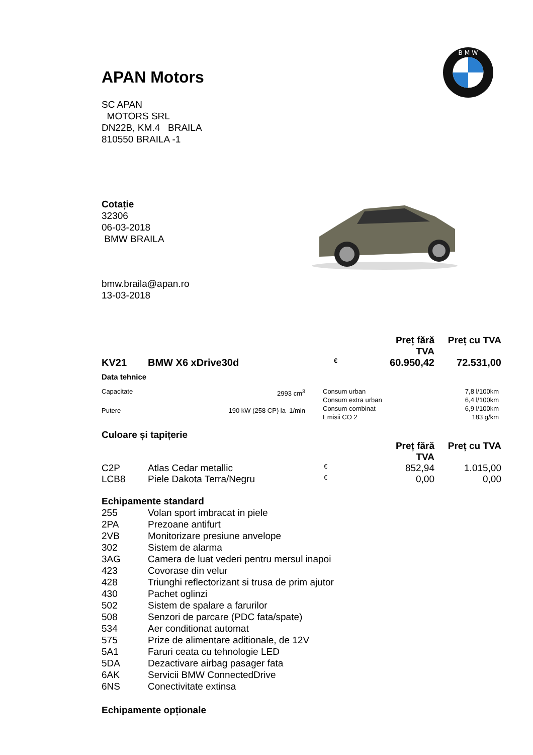B M W
APAN Motors
SC APAN
MOTORS SRL
DN22B, KM.4 BRAILA
810550 BRAILA -1
Cotație
32306
06-03-2018
BMW BRAILA
bmw.braila@apan.ro
13-03-2018
| | | | Preț fără TVA | Preț cu TVA |
| KV21 | BMW X6 xDrive30d | € | 60.950,42 | 72.531,00 |
Data tehnice
| Capacitate | 2993 cm<sup>3</sup> |
| Putere | 190 kW (258 CP) la 1/min |
| Consum urban | 7,8 l/100km |
| Consum extra urban | 6,4 l/100km |
| Consum combinat | 6,9 l/100km |
| Emisii CO 2 | 183 g/km |
Culoare și tapițerie
| | | | Preț fără TVA | Preț cu TVA |
| C2P | Atlas Cedar metallic | € | 852,94 | 1.015,00 |
| LCB8 | Piele Dakota Terra/Negru | € | 0,00 | 0,00 |
Echipamente standard
| 255 | Volan sport imbracat in piele |
| 2PA | Prezoane antifurt |
| 2VB | Monitorizare presiune anvelope |
| 302 | Sistem de alarma |
| 3AG | Camera de luat vederi pentru mersul inapoi |
| 423 | Covorase din velur |
| 428 | Triunghi reflectorizant si trusa de prim ajutor |
| 430 | Pachet oglinzi |
| 502 | Sistem de spalare a farurilor |
| 508 | Senzori de parcare (PDC fata/spate) |
| 534 | Aer conditionat automat |
| 575 | Prize de alimentare aditionale, de 12V |
| 5A1 | Faruri ceata cu tehnologie LED |
| 5DA | Dezactivare airbag pasager fata |
| 6AK | Servicii BMW ConnectedDrive |
| 6NS | Conectivitate extinsa |
Echipamente opționale